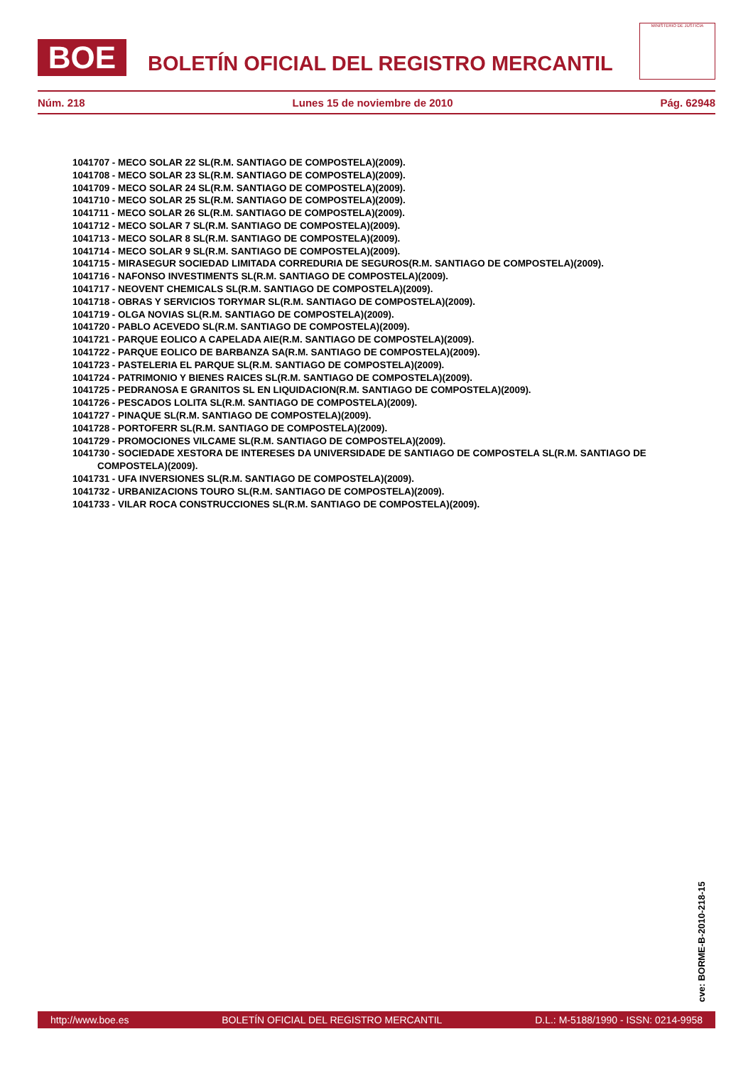BOE
BOLETÍN OFICIAL DEL REGISTRO MERCANTIL
MINISTERIO DE JUSTICIA
Núm. 218 Lunes 15 de noviembre de 2010 Pág. 62948
1041707 - MECO SOLAR 22 SL(R.M. SANTIAGO DE COMPOSTELA)(2009).
1041708 - MECO SOLAR 23 SL(R.M. SANTIAGO DE COMPOSTELA)(2009).
1041709 - MECO SOLAR 24 SL(R.M. SANTIAGO DE COMPOSTELA)(2009).
1041710 - MECO SOLAR 25 SL(R.M. SANTIAGO DE COMPOSTELA)(2009).
1041711 - MECO SOLAR 26 SL(R.M. SANTIAGO DE COMPOSTELA)(2009).
1041712 - MECO SOLAR 7 SL(R.M. SANTIAGO DE COMPOSTELA)(2009).
1041713 - MECO SOLAR 8 SL(R.M. SANTIAGO DE COMPOSTELA)(2009).
1041714 - MECO SOLAR 9 SL(R.M. SANTIAGO DE COMPOSTELA)(2009).
1041715 - MIRASEGUR SOCIEDAD LIMITADA CORREDURIA DE SEGUROS(R.M. SANTIAGO DE COMPOSTELA)(2009).
1041716 - NAFONSO INVESTIMENTS SL(R.M. SANTIAGO DE COMPOSTELA)(2009).
1041717 - NEOVENT CHEMICALS SL(R.M. SANTIAGO DE COMPOSTELA)(2009).
1041718 - OBRAS Y SERVICIOS TORYMAR SL(R.M. SANTIAGO DE COMPOSTELA)(2009).
1041719 - OLGA NOVIAS SL(R.M. SANTIAGO DE COMPOSTELA)(2009).
1041720 - PABLO ACEVEDO SL(R.M. SANTIAGO DE COMPOSTELA)(2009).
1041721 - PARQUE EOLICO A CAPELADA AIE(R.M. SANTIAGO DE COMPOSTELA)(2009).
1041722 - PARQUE EOLICO DE BARBANZA SA(R.M. SANTIAGO DE COMPOSTELA)(2009).
1041723 - PASTELERIA EL PARQUE SL(R.M. SANTIAGO DE COMPOSTELA)(2009).
1041724 - PATRIMONIO Y BIENES RAICES SL(R.M. SANTIAGO DE COMPOSTELA)(2009).
1041725 - PEDRANOSA E GRANITOS SL EN LIQUIDACION(R.M. SANTIAGO DE COMPOSTELA)(2009).
1041726 - PESCADOS LOLITA SL(R.M. SANTIAGO DE COMPOSTELA)(2009).
1041727 - PINAQUE SL(R.M. SANTIAGO DE COMPOSTELA)(2009).
1041728 - PORTOFERR SL(R.M. SANTIAGO DE COMPOSTELA)(2009).
1041729 - PROMOCIONES VILCAME SL(R.M. SANTIAGO DE COMPOSTELA)(2009).
1041730 - SOCIEDADE XESTORA DE INTERESES DA UNIVERSIDADE DE SANTIAGO DE COMPOSTELA SL(R.M. SANTIAGO DE COMPOSTELA)(2009).
1041731 - UFA INVERSIONES SL(R.M. SANTIAGO DE COMPOSTELA)(2009).
1041732 - URBANIZACIONS TOURO SL(R.M. SANTIAGO DE COMPOSTELA)(2009).
1041733 - VILAR ROCA CONSTRUCCIONES SL(R.M. SANTIAGO DE COMPOSTELA)(2009).
cve: BORME-B-2010-218-15
http://www.boe.es BOLETÍN OFICIAL DEL REGISTRO MERCANTIL D.L.: M-5188/1990 - ISSN: 0214-9958